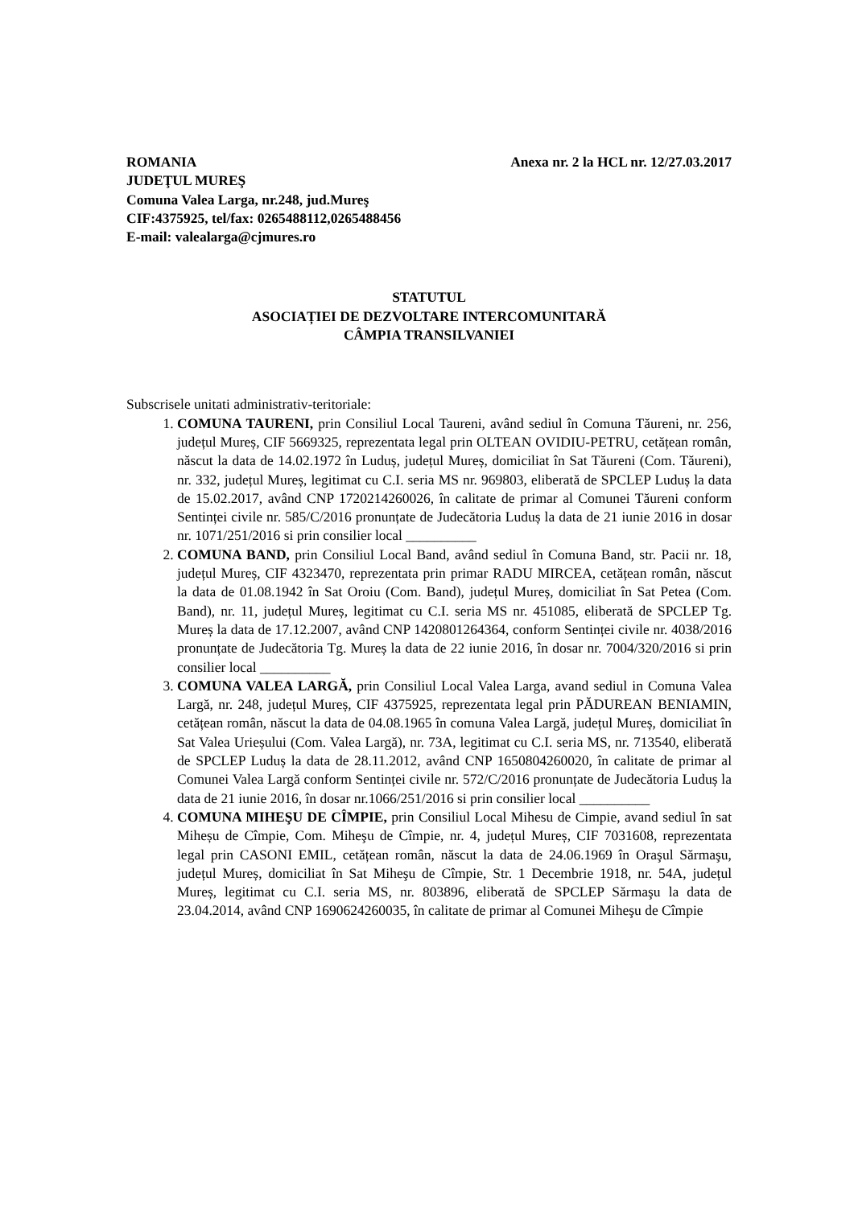ROMANIA Anexa nr. 2 la HCL nr. 12/27.03.2017
JUDEŢUL MUREŞ
Comuna Valea Larga, nr.248, jud.Mureş
CIF:4375925, tel/fax: 0265488112,0265488456
E-mail: valealarga@cjmures.ro
STATUTUL
ASOCIAȚIEI DE DEZVOLTARE INTERCOMUNITARĂ
CÂMPIA TRANSILVANIEI
Subscrisele unitati administrativ-teritoriale:
1. COMUNA TAURENI, prin Consiliul Local Taureni, având sediul în Comuna Tăureni, nr. 256, județul Mureș, CIF 5669325, reprezentata legal prin OLTEAN OVIDIU-PETRU, cetățean român, născut la data de 14.02.1972 în Luduș, județul Mureș, domiciliat în Sat Tăureni (Com. Tăureni), nr. 332, județul Mureș, legitimat cu C.I. seria MS nr. 969803, eliberată de SPCLEP Luduș la data de 15.02.2017, având CNP 1720214260026, în calitate de primar al Comunei Tăureni conform Sentinței civile nr. 585/C/2016 pronunțate de Judecătoria Luduș la data de 21 iunie 2016 in dosar nr. 1071/251/2016 si prin consilier local __________
2. COMUNA BAND, prin Consiliul Local Band, având sediul în Comuna Band, str. Pacii nr. 18, județul Mureș, CIF 4323470, reprezentata prin primar RADU MIRCEA, cetățean român, născut la data de 01.08.1942 în Sat Oroiu (Com. Band), județul Mureș, domiciliat în Sat Petea (Com. Band), nr. 11, județul Mureș, legitimat cu C.I. seria MS nr. 451085, eliberată de SPCLEP Tg. Mureș la data de 17.12.2007, având CNP 1420801264364, conform Sentinței civile nr. 4038/2016 pronunțate de Judecătoria Tg. Mureș la data de 22 iunie 2016, în dosar nr. 7004/320/2016 si prin consilier local __________
3. COMUNA VALEA LARGĂ, prin Consiliul Local Valea Larga, avand sediul in Comuna Valea Largă, nr. 248, județul Mureș, CIF 4375925, reprezentata legal prin PĂDUREAN BENIAMIN, cetățean român, născut la data de 04.08.1965 în comuna Valea Largă, județul Mureș, domiciliat în Sat Valea Urieșului (Com. Valea Largă), nr. 73A, legitimat cu C.I. seria MS, nr. 713540, eliberată de SPCLEP Luduș la data de 28.11.2012, având CNP 1650804260020, în calitate de primar al Comunei Valea Largă conform Sentinței civile nr. 572/C/2016 pronunțate de Judecătoria Luduș la data de 21 iunie 2016, în dosar nr.1066/251/2016 si prin consilier local __________
4. COMUNA MIHEŞU DE CÎMPIE, prin Consiliul Local Mihesu de Cimpie, avand sediul în sat Miheșu de Cîmpie, Com. Miheşu de Cîmpie, nr. 4, județul Mureș, CIF 7031608, reprezentata legal prin CASONI EMIL, cetățean român, născut la data de 24.06.1969 în Oraşul Sărmaşu, județul Mureș, domiciliat în Sat Miheşu de Cîmpie, Str. 1 Decembrie 1918, nr. 54A, județul Mureș, legitimat cu C.I. seria MS, nr. 803896, eliberată de SPCLEP Sărmaşu la data de 23.04.2014, având CNP 1690624260035, în calitate de primar al Comunei Miheşu de Cîmpie